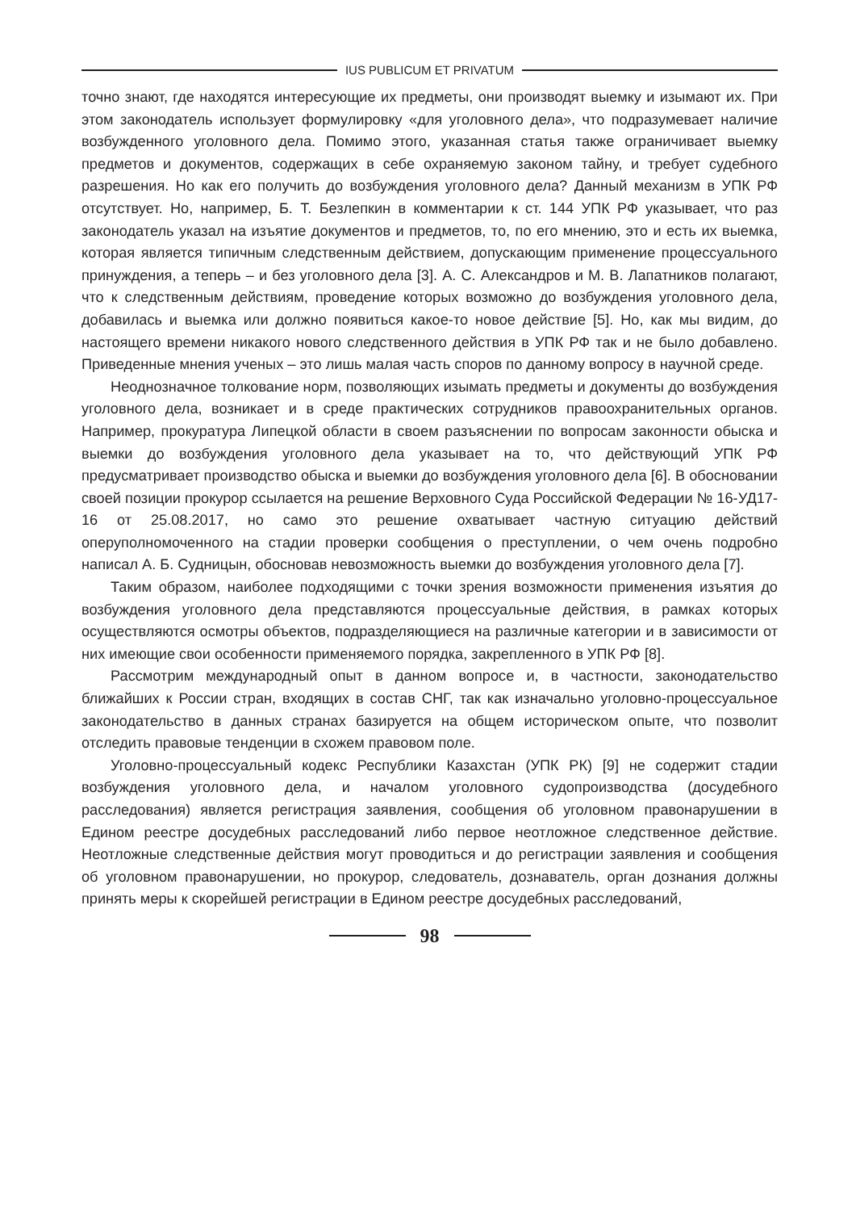IUS PUBLICUM ET PRIVATUM
точно знают, где находятся интересующие их предметы, они производят выемку и изымают их. При этом законодатель использует формулировку «для уголовного дела», что подразумевает наличие возбужденного уголовного дела. Помимо этого, указанная статья также ограничивает выемку предметов и документов, содержащих в себе охраняемую законом тайну, и требует судебного разрешения. Но как его получить до возбуждения уголовного дела? Данный механизм в УПК РФ отсутствует. Но, например, Б. Т. Безлепкин в комментарии к ст. 144 УПК РФ указывает, что раз законодатель указал на изъятие документов и предметов, то, по его мнению, это и есть их выемка, которая является типичным следственным действием, допускающим применение процессуального принуждения, а теперь – и без уголовного дела [3]. А. С. Александров и М. В. Лапатников полагают, что к следственным действиям, проведение которых возможно до возбуждения уголовного дела, добавилась и выемка или должно появиться какое-то новое действие [5]. Но, как мы видим, до настоящего времени никакого нового следственного действия в УПК РФ так и не было добавлено. Приведенные мнения ученых – это лишь малая часть споров по данному вопросу в научной среде.
Неоднозначное толкование норм, позволяющих изымать предметы и документы до возбуждения уголовного дела, возникает и в среде практических сотрудников правоохранительных органов. Например, прокуратура Липецкой области в своем разъяснении по вопросам законности обыска и выемки до возбуждения уголовного дела указывает на то, что действующий УПК РФ предусматривает производство обыска и выемки до возбуждения уголовного дела [6]. В обосновании своей позиции прокурор ссылается на решение Верховного Суда Российской Федерации № 16-УД17-16 от 25.08.2017, но само это решение охватывает частную ситуацию действий оперуполномоченного на стадии проверки сообщения о преступлении, о чем очень подробно написал А. Б. Судницын, обосновав невозможность выемки до возбуждения уголовного дела [7].
Таким образом, наиболее подходящими с точки зрения возможности применения изъятия до возбуждения уголовного дела представляются процессуальные действия, в рамках которых осуществляются осмотры объектов, подразделяющиеся на различные категории и в зависимости от них имеющие свои особенности применяемого порядка, закрепленного в УПК РФ [8].
Рассмотрим международный опыт в данном вопросе и, в частности, законодательство ближайших к России стран, входящих в состав СНГ, так как изначально уголовно-процессуальное законодательство в данных странах базируется на общем историческом опыте, что позволит отследить правовые тенденции в схожем правовом поле.
Уголовно-процессуальный кодекс Республики Казахстан (УПК РК) [9] не содержит стадии возбуждения уголовного дела, и началом уголовного судопроизводства (досудебного расследования) является регистрация заявления, сообщения об уголовном правонарушении в Едином реестре досудебных расследований либо первое неотложное следственное действие. Неотложные следственные действия могут проводиться и до регистрации заявления и сообщения об уголовном правонарушении, но прокурор, следователь, дознаватель, орган дознания должны принять меры к скорейшей регистрации в Едином реестре досудебных расследований,
98